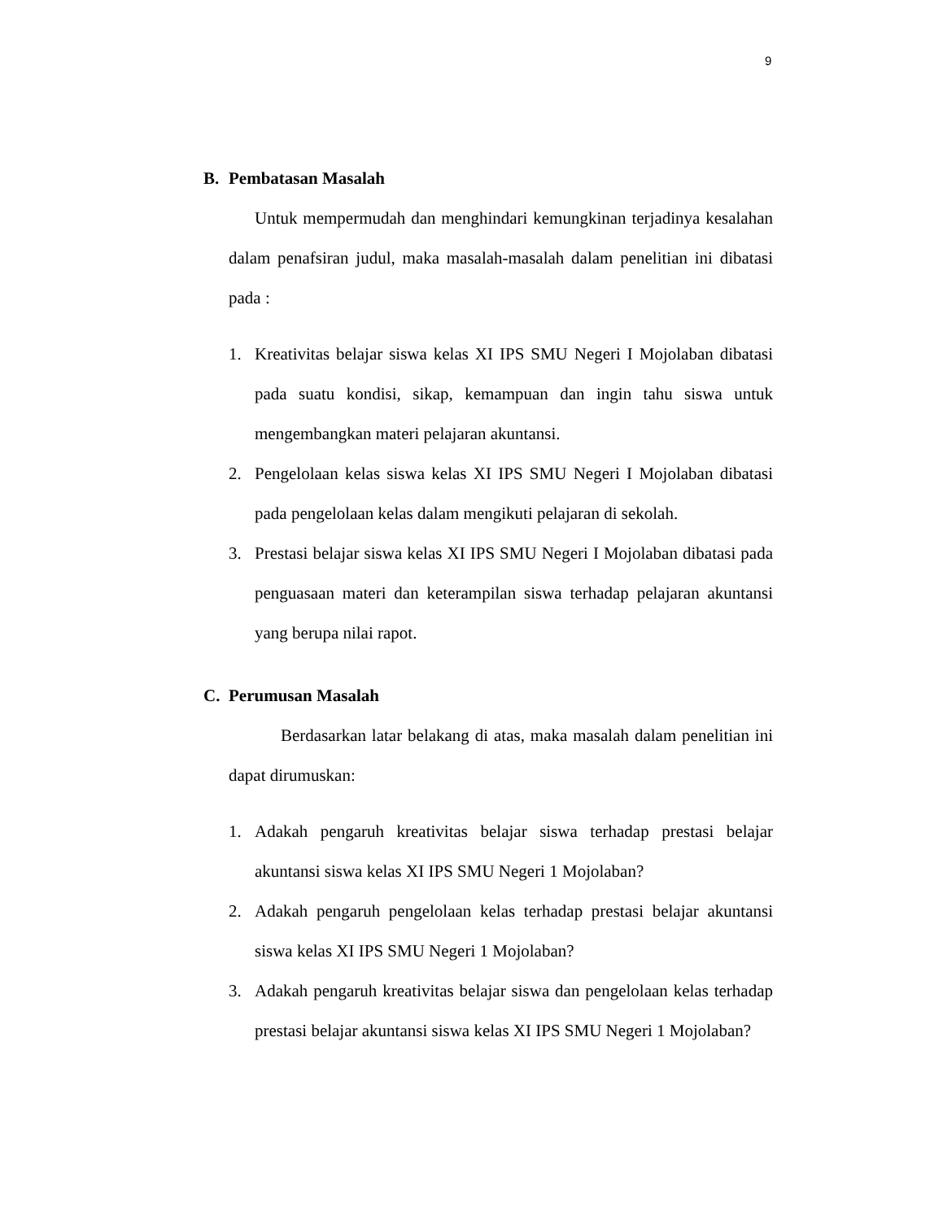9
B. Pembatasan Masalah
Untuk mempermudah dan menghindari kemungkinan terjadinya kesalahan dalam penafsiran judul, maka masalah-masalah dalam penelitian ini dibatasi pada :
1. Kreativitas belajar siswa kelas XI IPS SMU Negeri I Mojolaban dibatasi pada suatu kondisi, sikap, kemampuan dan ingin tahu siswa untuk mengembangkan materi pelajaran akuntansi.
2. Pengelolaan kelas siswa kelas XI IPS SMU Negeri I Mojolaban dibatasi pada pengelolaan kelas dalam mengikuti pelajaran di sekolah.
3. Prestasi belajar siswa kelas XI IPS SMU Negeri I Mojolaban dibatasi pada penguasaan materi dan keterampilan siswa terhadap pelajaran akuntansi yang berupa nilai rapot.
C. Perumusan Masalah
Berdasarkan latar belakang di atas, maka masalah dalam penelitian ini dapat dirumuskan:
1. Adakah pengaruh kreativitas belajar siswa terhadap prestasi belajar akuntansi siswa kelas XI IPS SMU Negeri 1 Mojolaban?
2. Adakah pengaruh pengelolaan kelas terhadap prestasi belajar akuntansi siswa kelas XI IPS SMU Negeri 1 Mojolaban?
3. Adakah pengaruh kreativitas belajar siswa dan pengelolaan kelas terhadap prestasi belajar akuntansi siswa kelas XI IPS SMU Negeri 1 Mojolaban?